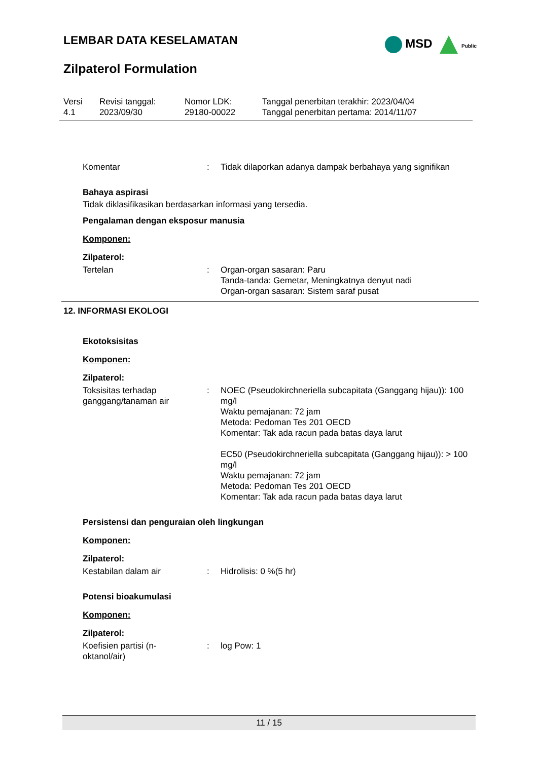LEMBAR DATA KESELAMATAN
MSD Public
Zilpaterol Formulation
| Versi 4.1 | Revisi tanggal: 2023/09/30 | Nomor LDK: 29180-00022 | Tanggal penerbitan terakhir: 2023/04/04 Tanggal penerbitan pertama: 2014/11/07 |
Komentar : Tidak dilaporkan adanya dampak berbahaya yang signifikan
Bahaya aspirasi
Tidak diklasifikasikan berdasarkan informasi yang tersedia.
Pengalaman dengan eksposur manusia
Komponen:
Zilpaterol:
Tertelan : Organ-organ sasaran: Paru
Tanda-tanda: Gemetar, Meningkatnya denyut nadi
Organ-organ sasaran: Sistem saraf pusat
12. INFORMASI EKOLOGI
Ekotoksisitas
Komponen:
Zilpaterol:
Toksisitas terhadap ganggang/tanaman air
: NOEC (Pseudokirchneriella subcapitata (Ganggang hijau)): 100 mg/l
Waktu pemajanan: 72 jam
Metoda: Pedoman Tes 201 OECD
Komentar: Tak ada racun pada batas daya larut
EC50 (Pseudokirchneriella subcapitata (Ganggang hijau)): > 100 mg/l
Waktu pemajanan: 72 jam
Metoda: Pedoman Tes 201 OECD
Komentar: Tak ada racun pada batas daya larut
Persistensi dan penguraian oleh lingkungan
Komponen:
Zilpaterol:
Kestabilan dalam air : Hidrolisis: 0 %(5 hr)
Potensi bioakumulasi
Komponen:
Zilpaterol:
Koefisien partisi (n-
oktanol/air)
: log Pow: 1
11 / 15